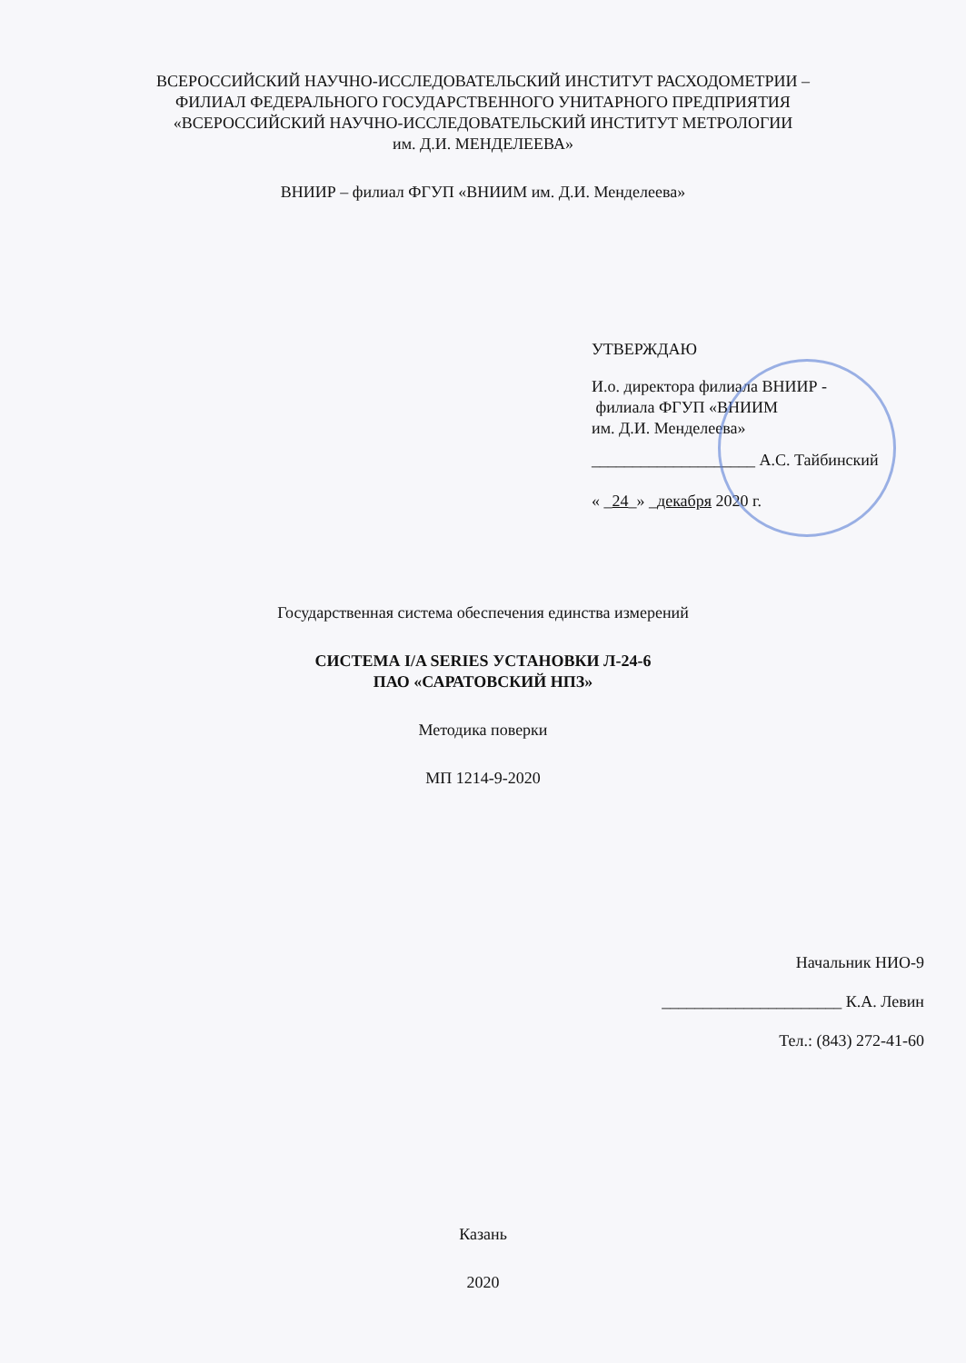ВСЕРОССИЙСКИЙ НАУЧНО-ИССЛЕДОВАТЕЛЬСКИЙ ИНСТИТУТ РАСХОДОМЕТРИИ –
ФИЛИАЛ ФЕДЕРАЛЬНОГО ГОСУДАРСТВЕННОГО УНИТАРНОГО ПРЕДПРИЯТИЯ
«ВСЕРОССИЙСКИЙ НАУЧНО-ИССЛЕДОВАТЕЛЬСКИЙ ИНСТИТУТ МЕТРОЛОГИИ
им. Д.И. МЕНДЕЛЕЕВА»
ВНИИР – филиал ФГУП «ВНИИМ им. Д.И. Менделеева»
УТВЕРЖДАЮ
И.о. директора филиала ВНИИР -
филиала ФГУП «ВНИИМ
им. Д.И. Менделеева»
____________________ А.С. Тайбинский
« _24_» _декабря 2020 г.
Государственная система обеспечения единства измерений
СИСТЕМА I/A SERIES УСТАНОВКИ Л-24-6
ПАО «САРАТОВСКИЙ НПЗ»
Методика поверки
МП 1214-9-2020
Начальник НИО-9
______________________ К.А. Левин
Тел.: (843) 272-41-60
Казань
2020